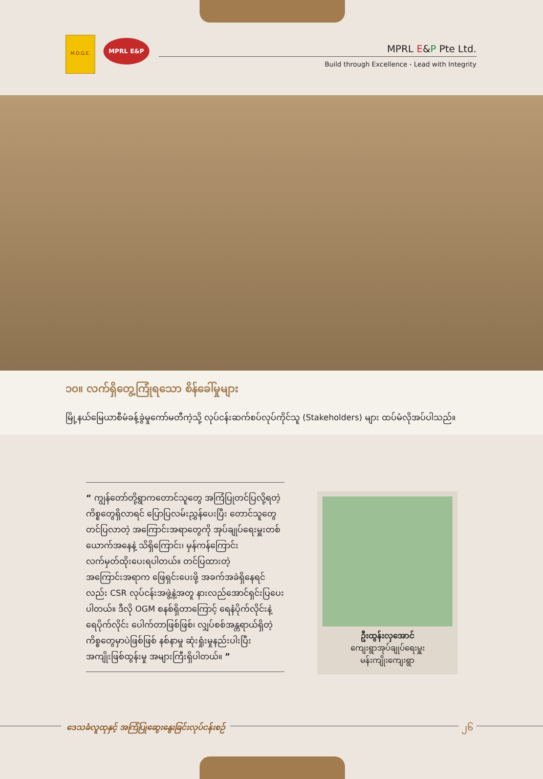M.O.G.E.
MPRL E&P
MPRL E&P Pte Ltd.
Build through Excellence - Lead with Integrity
၁၀။ လက်ရှိတွေ့ကြုံရသော စိန်ခေါ်မှုများ
မြို့နယ်မြေယာစီမံခန့်ခွဲမှုကော်မတီကဲ့သို့ လုပ်ငန်းဆက်စပ်လုပ်ကိုင်သူ (Stakeholders) များ ထပ်မံလိုအပ်ပါသည်။
“ ကျွန်တော်တို့ရွာကတောင်သူတွေ အကြံပြုတင်ပြလို့ရတဲ့ ကိစ္စတွေရှိလာရင် ပြောပြလမ်းညွှန်ပေးပြီး တောင်သူတွေတင်ပြလာတဲ့ အကြောင်းအရာတွေကို အုပ်ချုပ်ရေးမှူးတစ်ယောက်အနေနဲ့ သိရှိကြောင်း၊ မှန်ကန်ကြောင်း လက်မှတ်ထိုးပေးရပါတယ်။ တင်ပြထားတဲ့အကြောင်းအရာက ဖြေရှင်းပေးဖို့ အခက်အခဲရှိနေရင်လည်း CSR လုပ်ငန်းအဖွဲ့နဲ့အတူ နားလည်အောင်ရှင်းပြပေးပါတယ်။ ဒီလို OGM စနစ်ရှိတာကြောင့် ရေနံပိုက်လိုင်းနဲ့ ရေပိုက်လိုင်း ပေါက်တာဖြစ်ဖြစ်၊ လျှပ်စစ်အန္တရာယ်ရှိတဲ့ကိစ္စတွေမှာပဲဖြစ်ဖြစ် နစ်နာမှု ဆုံးရှုံးမှုနည်းပါးပြီး အကျိုးဖြစ်ထွန်းမှု အများကြီးရှိပါတယ်။ ”
ဦးထွန်းလှအောင်
ကျေးရွာအုပ်ချုပ်ရေးမှူး
မန်းကျိုးကျေးရွာ
ဒေသခံလူထုနှင့် အကြံပြုဆွေးနွေးခြင်းလုပ်ငန်းစဉ်
၂၆